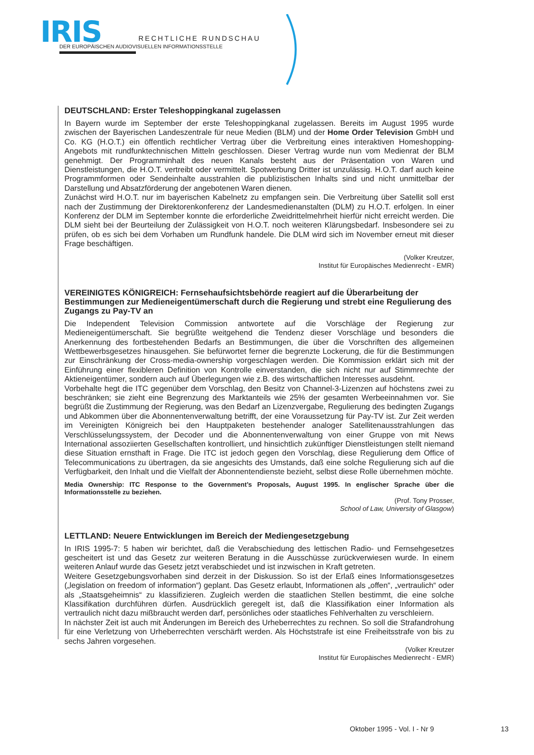IRIS
RECHTLICHE RUNDSCHAU
DER EUROPÄISCHEN AUDIOVISUELLEN INFORMATIONSSTELLE
DEUTSCHLAND: Erster Teleshoppingkanal zugelassen
In Bayern wurde im September der erste Teleshoppingkanal zugelassen. Bereits im August 1995 wurde zwischen der Bayerischen Landeszentrale für neue Medien (BLM) und der Home Order Television GmbH und Co. KG (H.O.T.) ein öffentlich rechtlicher Vertrag über die Verbreitung eines interaktiven Homeshopping-Angebots mit rundfunktechnischen Mitteln geschlossen. Dieser Vertrag wurde nun vom Medienrat der BLM genehmigt. Der Programminhalt des neuen Kanals besteht aus der Präsentation von Waren und Dienstleistungen, die H.O.T. vertreibt oder vermittelt. Spotwerbung Dritter ist unzulässig. H.O.T. darf auch keine Programmformen oder Sendeinhalte ausstrahlen die publizistischen Inhalts sind und nicht unmittelbar der Darstellung und Absatzförderung der angebotenen Waren dienen.
Zunächst wird H.O.T. nur im bayerischen Kabelnetz zu empfangen sein. Die Verbreitung über Satellit soll erst nach der Zustimmung der Direktorenkonferenz der Landesmedienanstalten (DLM) zu H.O.T. erfolgen. In einer Konferenz der DLM im September konnte die erforderliche Zweidrittelmehrheit hierfür nicht erreicht werden. Die DLM sieht bei der Beurteilung der Zulässigkeit von H.O.T. noch weiteren Klärungsbedarf. Insbesondere sei zu prüfen, ob es sich bei dem Vorhaben um Rundfunk handele. Die DLM wird sich im November erneut mit dieser Frage beschäftigen.
(Volker Kreutzer,
Institut für Europäisches Medienrecht - EMR)
VEREINIGTES KÖNIGREICH: Fernsehaufsichtsbehörde reagiert auf die Überarbeitung der Bestimmungen zur Medieneigentümerschaft durch die Regierung und strebt eine Regulierung des Zugangs zu Pay-TV an
Die Independent Television Commission antwortete auf die Vorschläge der Regierung zur Medieneigentümerschaft. Sie begrüßte weitgehend die Tendenz dieser Vorschläge und besonders die Anerkennung des fortbestehenden Bedarfs an Bestimmungen, die über die Vorschriften des allgemeinen Wettbewerbsgesetzes hinausgehen. Sie befürwortet ferner die begrenzte Lockerung, die für die Bestimmungen zur Einschränkung der Cross-media-ownership vorgeschlagen werden. Die Kommission erklärt sich mit der Einführung einer flexibleren Definition von Kontrolle einverstanden, die sich nicht nur auf Stimmrechte der Aktieneigentümer, sondern auch auf Überlegungen wie z.B. des wirtschaftlichen Interesses ausdehnt.
Vorbehalte hegt die ITC gegenüber dem Vorschlag, den Besitz von Channel-3-Lizenzen auf höchstens zwei zu beschränken; sie zieht eine Begrenzung des Marktanteils wie 25% der gesamten Werbeeinnahmen vor. Sie begrüßt die Zustimmung der Regierung, was den Bedarf an Lizenzvergabe, Regulierung des bedingten Zugangs und Abkommen über die Abonnentenverwaltung betrifft, der eine Voraussetzung für Pay-TV ist. Zur Zeit werden im Vereinigten Königreich bei den Hauptpaketen bestehender analoger Satellitenausstrahlungen das Verschlüsselungssystem, der Decoder und die Abonnentenverwaltung von einer Gruppe von mit News International assoziierten Gesellschaften kontrolliert, und hinsichtlich zukünftiger Dienstleistungen stellt niemand diese Situation ernsthaft in Frage. Die ITC ist jedoch gegen den Vorschlag, diese Regulierung dem Office of Telecommunications zu übertragen, da sie angesichts des Umstands, daß eine solche Regulierung sich auf die Verfügbarkeit, den Inhalt und die Vielfalt der Abonnentendienste bezieht, selbst diese Rolle übernehmen möchte.
Media Ownership: ITC Response to the Government’s Proposals, August 1995. In englischer Sprache über die Informationsstelle zu beziehen.
(Prof. Tony Prosser,
School of Law, University of Glasgow)
LETTLAND: Neuere Entwicklungen im Bereich der Mediengesetzgebung
In IRIS 1995-7: 5 haben wir berichtet, daß die Verabschiedung des lettischen Radio- und Fernsehgesetzes gescheitert ist und das Gesetz zur weiteren Beratung in die Ausschüsse zurückverwiesen wurde. In einem weiteren Anlauf wurde das Gesetz jetzt verabschiedet und ist inzwischen in Kraft getreten.
Weitere Gesetzgebungsvorhaben sind derzeit in der Diskussion. So ist der Erlaß eines Informationsgesetzes („legislation on freedom of information“) geplant. Das Gesetz erlaubt, Informationen als „offen“, „vertraulich“ oder als „Staatsgeheimnis“ zu klassifizieren. Zugleich werden die staatlichen Stellen bestimmt, die eine solche Klassifikation durchführen dürfen. Ausdrücklich geregelt ist, daß die Klassifikation einer Information als vertraulich nicht dazu mißbraucht werden darf, persönliches oder staatliches Fehlverhalten zu verschleiern.
In nächster Zeit ist auch mit Änderungen im Bereich des Urheberrechtes zu rechnen. So soll die Strafandrohung für eine Verletzung von Urheberrechten verschärft werden. Als Höchststrafe ist eine Freiheitsstrafe von bis zu sechs Jahren vorgesehen.
(Volker Kreutzer
Institut für Europäisches Medienrecht - EMR)
Oktober 1995 - Vol. I - Nr 9 13